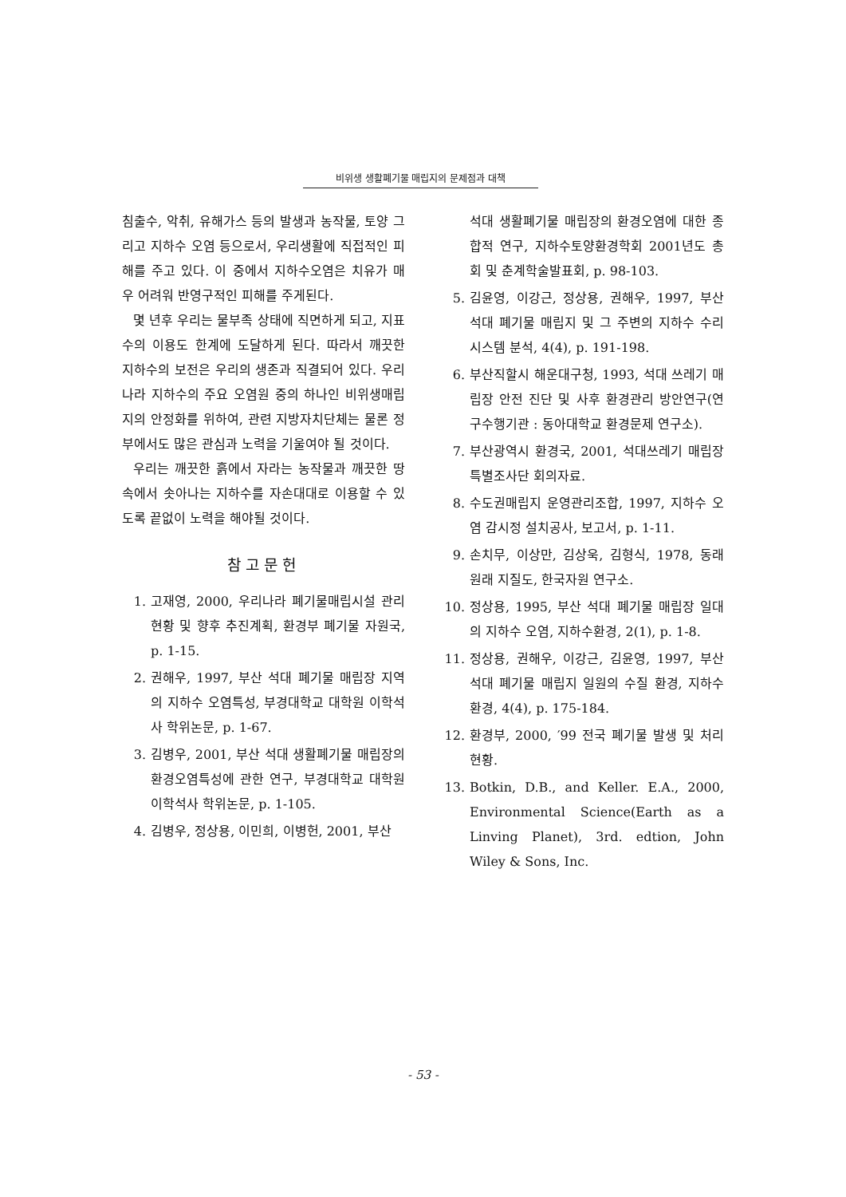비위생 생활폐기물 매립지의 문제점과 대책
침출수, 악취, 유해가스 등의 발생과 농작물, 토양 그리고 지하수 오염 등으로서, 우리생활에 직접적인 피해를 주고 있다. 이 중에서 지하수오염은 치유가 매우 어려워 반영구적인 피해를 주게된다.
몇 년후 우리는 물부족 상태에 직면하게 되고, 지표수의 이용도 한계에 도달하게 된다. 따라서 깨끗한 지하수의 보전은 우리의 생존과 직결되어 있다. 우리나라 지하수의 주요 오염원 중의 하나인 비위생매립지의 안정화를 위하여, 관련 지방자치단체는 물론 정부에서도 많은 관심과 노력을 기울여야 될 것이다.
우리는 깨끗한 흙에서 자라는 농작물과 깨끗한 땅속에서 솟아나는 지하수를 자손대대로 이용할 수 있도록 끝없이 노력을 해야될 것이다.
참고문헌
1. 고재영, 2000, 우리나라 폐기물매립시설 관리현황 및 향후 추진계획, 환경부 폐기물 자원국, p. 1-15.
2. 권해우, 1997, 부산 석대 폐기물 매립장 지역의 지하수 오염특성, 부경대학교 대학원 이학석사 학위논문, p. 1-67.
3. 김병우, 2001, 부산 석대 생활폐기물 매립장의 환경오염특성에 관한 연구, 부경대학교 대학원 이학석사 학위논문, p. 1-105.
4. 김병우, 정상용, 이민희, 이병헌, 2001, 부산
석대 생활폐기물 매립장의 환경오염에 대한 종합적 연구, 지하수토양환경학회 2001년도 총회 및 춘계학술발표회, p. 98-103.
5. 김윤영, 이강근, 정상용, 권해우, 1997, 부산 석대 폐기물 매립지 및 그 주변의 지하수 수리시스템 분석, 4(4), p. 191-198.
6. 부산직할시 해운대구청, 1993, 석대 쓰레기 매립장 안전 진단 및 사후 환경관리 방안연구(연구수행기관 : 동아대학교 환경문제 연구소).
7. 부산광역시 환경국, 2001, 석대쓰레기 매립장 특별조사단 회의자료.
8. 수도권매립지 운영관리조합, 1997, 지하수 오염 감시정 설치공사, 보고서, p. 1-11.
9. 손치무, 이상만, 김상욱, 김형식, 1978, 동래 원래 지질도, 한국자원 연구소.
10. 정상용, 1995, 부산 석대 폐기물 매립장 일대의 지하수 오염, 지하수환경, 2(1), p. 1-8.
11. 정상용, 권해우, 이강근, 김윤영, 1997, 부산 석대 폐기물 매립지 일원의 수질 환경, 지하수환경, 4(4), p. 175-184.
12. 환경부, 2000, ′99 전국 폐기물 발생 및 처리현황.
13. Botkin, D.B., and Keller. E.A., 2000, Environmental Science(Earth as a Linving Planet), 3rd. edtion, John Wiley & Sons, Inc.
- 53 -